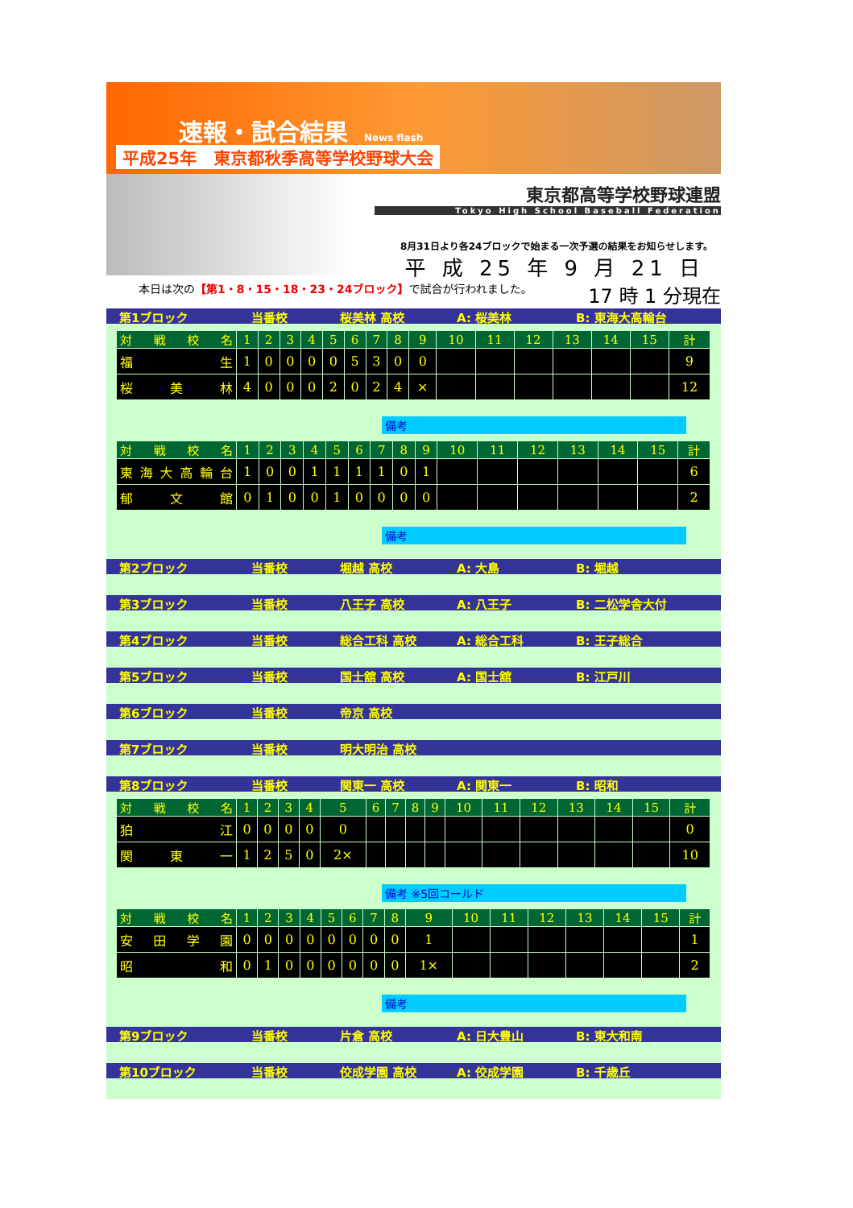速報・試合結果 News flash
平成25年　東京都秋季高等学校野球大会
東京都高等学校野球連盟
Tokyo High School Baseball Federation
8月31日より各24ブロックで始まる一次予選の結果をお知らせします。
平 成 25 年 9 月 21 日
本日は次の【第1・8・15・18・23・24ブロック】で試合が行われました。 17 時 1 分現在
第1ブロック 当番校 桜美林 高校 A: 桜美林 B: 東海大高輪台
| 対戦校名 | 1 | 2 | 3 | 4 | 5 | 6 | 7 | 8 | 9 | 10 | 11 | 12 | 13 | 14 | 15 | 計 |
| --- | --- | --- | --- | --- | --- | --- | --- | --- | --- | --- | --- | --- | --- | --- | --- | --- |
| 福 生 | 1 | 0 | 0 | 0 | 0 | 5 | 3 | 0 | 0 | | | | | | | 9 |
| 桜美林 | 4 | 0 | 0 | 0 | 2 | 0 | 2 | 4 | × | | | | | | | 12 |
備考
| 対戦校名 | 1 | 2 | 3 | 4 | 5 | 6 | 7 | 8 | 9 | 10 | 11 | 12 | 13 | 14 | 15 | 計 |
| --- | --- | --- | --- | --- | --- | --- | --- | --- | --- | --- | --- | --- | --- | --- | --- | --- |
| 東海大高輪台 | 1 | 0 | 0 | 1 | 1 | 1 | 1 | 0 | 1 | | | | | | | 6 |
| 郁文館 | 0 | 1 | 0 | 0 | 1 | 0 | 0 | 0 | 0 | | | | | | | 2 |
備考
第2ブロック 当番校 堀越 高校 A: 大島 B: 堀越
第3ブロック 当番校 八王子 高校 A: 八王子 B: 二松学舎大付
第4ブロック 当番校 総合工科 高校 A: 総合工科 B: 王子総合
第5ブロック 当番校 国士舘 高校 A: 国士舘 B: 江戸川
第6ブロック 当番校 帝京 高校
第7ブロック 当番校 明大明治 高校
第8ブロック 当番校 関東一 高校 A: 関東一 B: 昭和
| 対戦校名 | 1 | 2 | 3 | 4 | 5 | 6 | 7 | 8 | 9 | 10 | 11 | 12 | 13 | 14 | 15 | 計 |
| --- | --- | --- | --- | --- | --- | --- | --- | --- | --- | --- | --- | --- | --- | --- | --- | --- |
| 狛 江 | 0 | 0 | 0 | 0 | 0 | | | | | | | | | | | 0 |
| 関東一 | 1 | 2 | 5 | 0 | 2× | | | | | | | | | | | 10 |
備考 ※5回コールド
| 対戦校名 | 1 | 2 | 3 | 4 | 5 | 6 | 7 | 8 | 9 | 10 | 11 | 12 | 13 | 14 | 15 | 計 |
| --- | --- | --- | --- | --- | --- | --- | --- | --- | --- | --- | --- | --- | --- | --- | --- | --- |
| 安田学園 | 0 | 0 | 0 | 0 | 0 | 0 | 0 | 0 | 1 | | | | | | | 1 |
| 昭 和 | 0 | 1 | 0 | 0 | 0 | 0 | 0 | 0 | 1× | | | | | | | 2 |
備考
第9ブロック 当番校 片倉 高校 A: 日大豊山 B: 東大和南
第10ブロック 当番校 佼成学園 高校 A: 佼成学園 B: 千歳丘